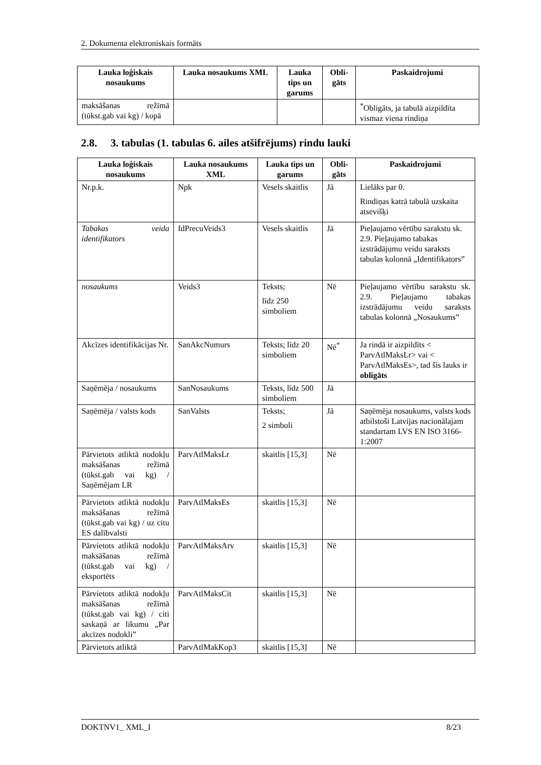2. Dokumenta elektroniskais formāts
| Lauka loģiskais nosaukums | Lauka nosaukums XML | Lauka tips un garums | Obli-gāts | Paskaidrojumi |
| --- | --- | --- | --- | --- |
| maksāšanas režīmā (tūkst.gab vai kg) / kopā | | | | <sup>*</sup> Obligāts, ja tabulā aizpildīta vismaz viena rindiņa |
2.8. 3. tabulas (1. tabulas 6. ailes atšifrējums) rindu lauki
| Lauka loģiskais nosaukums | Lauka nosaukums XML | Lauka tips un garums | Obli-gāts | Paskaidrojumi |
| --- | --- | --- | --- | --- |
| Nr.p.k. | Npk | Vesels skaitlis | Jā | Lielāks par 0. Rindiņas katrā tabulā uzskaita atsevišķi |
| Tabakas veida identifikators | IdPrecuVeids3 | Vesels skaitlis | Jā | Pieļaujamo vērtību sarakstu sk. 2.9. Pieļaujamo tabakas izstrādājumu veidu saraksts tabulas kolonnā „Identifikators” |
| nosaukums | Veids3 | Teksts; līdz 250 simboliem | Nē | Pieļaujamo vērtību sarakstu sk. 2.9. Pieļaujamo tabakas izstrādājumu veidu saraksts tabulas kolonnā „Nosaukums” |
| Akcīzes identifikācijas Nr. | SanAkcNumurs | Teksts; līdz 20 simboliem | Nē<sup>*</sup> | Ja rindā ir aizpildīts < ParvAtlMaksLr> vai < ParvAtlMaksEs>, tad šis lauks ir obligāts |
| Saņēmēja / nosaukums | SanNosaukums | Teksts, līdz 500 simboliem | Jā | |
| Saņēmēja / valsts kods | SanValsts | Teksts; 2 simboli | Jā | Saņēmēja nosaukums, valsts kods atbilstoši Latvijas nacionālajam standartam LVS EN ISO 3166-1:2007 |
| Pārvietots atliktā nodokļu maksāšanas režīmā (tūkst.gab vai kg) / Saņēmējam LR | ParvAtlMaksLr | skaitlis [15,3] | Nē | |
| Pārvietots atliktā nodokļu maksāšanas režīmā (tūkst.gab vai kg) / uz citu ES dalībvalsti | ParvAtlMaksEs | skaitlis [15,3] | Nē | |
| Pārvietots atliktā nodokļu maksāšanas režīmā (tūkst.gab vai kg) / eksportēts | ParvAtlMaksArv | skaitlis [15,3] | Nē | |
| Pārvietots atliktā nodokļu maksāšanas režīmā (tūkst.gab vai kg) / citi saskaņā ar likumu „Par akcīzes nodokli” | ParvAtlMaksCit | skaitlis [15,3] | Nē | |
| Pārvietots atliktā | ParvAtlMakKop3 | skaitlis [15,3] | Nē | |
DOKTNV1_ XML_I 8/23